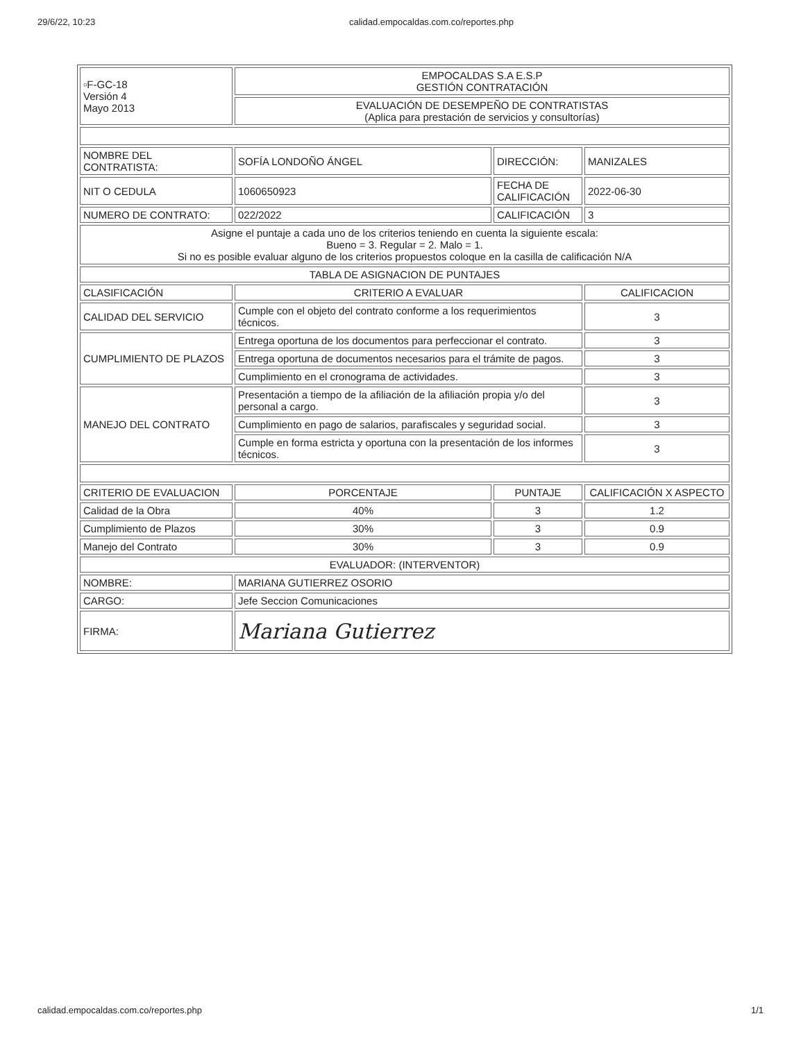29/6/22, 10:23 calidad.empocaldas.com.co/reportes.php
| ▫F-GC-18 Versión 4 Mayo 2013 | EMPOCALDAS S.A E.S.P GESTIÓN CONTRATACIÓN | | |
| | EVALUACIÓN DE DESEMPEÑO DE CONTRATISTAS (Aplica para prestación de servicios y consultorías) | | |
| NOMBRE DEL CONTRATISTA: | SOFÍA LONDOÑO ÁNGEL | DIRECCIÓN: | MANIZALES |
| NIT O CEDULA | 1060650923 | FECHA DE CALIFICACIÓN | 2022-06-30 |
| NUMERO DE CONTRATO: | 022/2022 | CALIFICACIÓN | 3 |
| Asigne el puntaje a cada uno de los criterios teniendo en cuenta la siguiente escala: Bueno = 3. Regular = 2. Malo = 1. Si no es posible evaluar alguno de los criterios propuestos coloque en la casilla de calificación N/A | | | |
| TABLA DE ASIGNACION DE PUNTAJES | | | |
| CLASIFICACIÓN | CRITERIO A EVALUAR | | CALIFICACION |
| CALIDAD DEL SERVICIO | Cumple con el objeto del contrato conforme a los requerimientos técnicos. | | 3 |
| CUMPLIMIENTO DE PLAZOS | Entrega oportuna de los documentos para perfeccionar el contrato. | | 3 |
| | Entrega oportuna de documentos necesarios para el trámite de pagos. | | 3 |
| | Cumplimiento en el cronograma de actividades. | | 3 |
| MANEJO DEL CONTRATO | Presentación a tiempo de la afiliación de la afiliación propia y/o del personal a cargo. | | 3 |
| | Cumplimiento en pago de salarios, parafiscales y seguridad social. | | 3 |
| | Cumple en forma estricta y oportuna con la presentación de los informes técnicos. | | 3 |
| CRITERIO DE EVALUACION | PORCENTAJE | PUNTAJE | CALIFICACIÓN X ASPECTO |
| Calidad de la Obra | 40% | 3 | 1.2 |
| Cumplimiento de Plazos | 30% | 3 | 0.9 |
| Manejo del Contrato | 30% | 3 | 0.9 |
| EVALUADOR: (INTERVENTOR) | | | |
| NOMBRE: | MARIANA GUTIERREZ OSORIO | | |
| CARGO: | Jefe Seccion Comunicaciones | | |
| FIRMA: | Mariana Gutierrez | | |
calidad.empocaldas.com.co/reportes.php 1/1